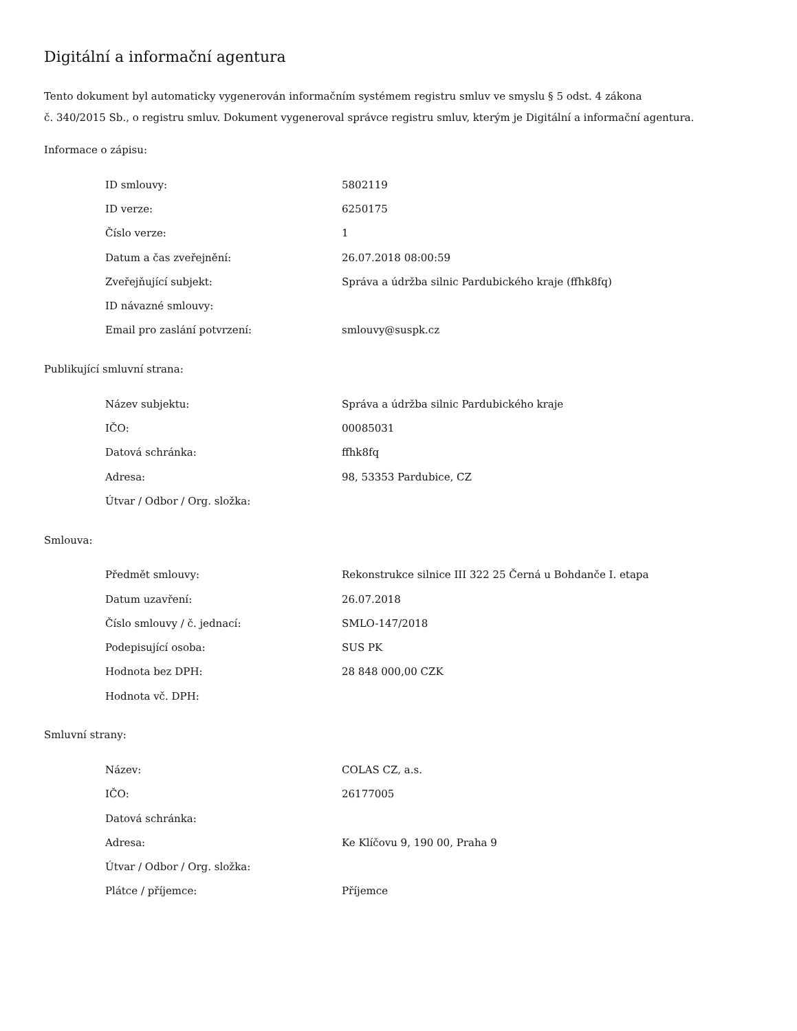Digitální a informační agentura
Tento dokument byl automaticky vygenerován informačním systémem registru smluv ve smyslu § 5 odst. 4 zákona
č. 340/2015 Sb., o registru smluv. Dokument vygeneroval správce registru smluv, kterým je Digitální a informační agentura.
Informace o zápisu:
| ID smlouvy: | 5802119 |
| ID verze: | 6250175 |
| Číslo verze: | 1 |
| Datum a čas zveřejnění: | 26.07.2018 08:00:59 |
| Zveřejňující subjekt: | Správa a údržba silnic Pardubického kraje (ffhk8fq) |
| ID návazné smlouvy: | |
| Email pro zaslání potvrzení: | smlouvy@suspk.cz |
Publikující smluvní strana:
| Název subjektu: | Správa a údržba silnic Pardubického kraje |
| IČO: | 00085031 |
| Datová schránka: | ffhk8fq |
| Adresa: | 98, 53353 Pardubice, CZ |
| Útvar / Odbor / Org. složka: | |
Smlouva:
| Předmět smlouvy: | Rekonstrukce silnice III 322 25 Černá u Bohdanče I. etapa |
| Datum uzavření: | 26.07.2018 |
| Číslo smlouvy / č. jednací: | SMLO-147/2018 |
| Podepisující osoba: | SUS PK |
| Hodnota bez DPH: | 28 848 000,00 CZK |
| Hodnota vč. DPH: | |
Smluvní strany:
| Název: | COLAS CZ, a.s. |
| IČO: | 26177005 |
| Datová schránka: | |
| Adresa: | Ke Klíčovu 9, 190 00, Praha 9 |
| Útvar / Odbor / Org. složka: | |
| Plátce / příjemce: | Příjemce |